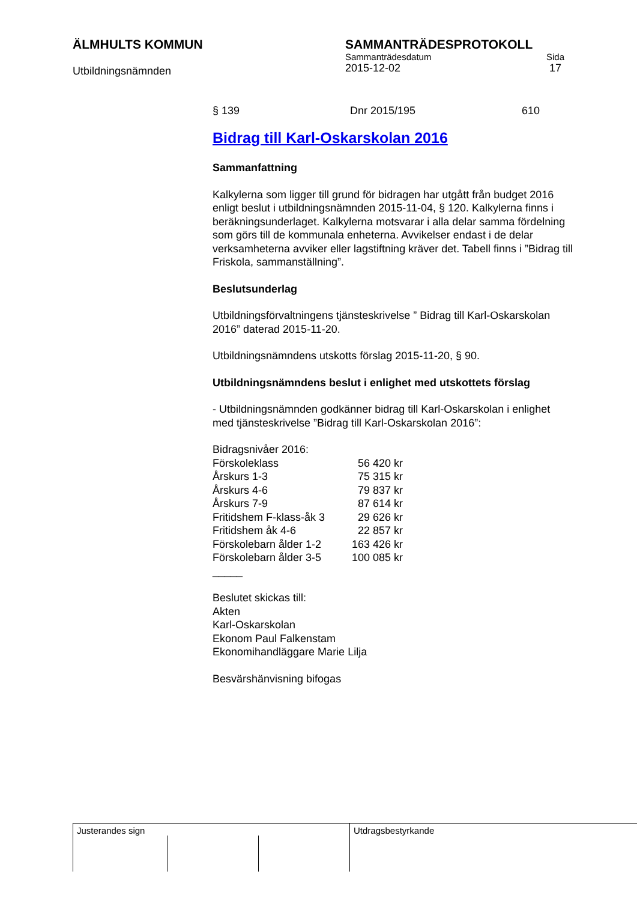ÄLMHULTS KOMMUN
Utbildningsnämnden
SAMMANTRÄDESPROTOKOLL
Sammanträdesdatum Sida
2015-12-02 17
§ 139 Dnr 2015/195 610
Bidrag till Karl-Oskarskolan 2016
Sammanfattning
Kalkylerna som ligger till grund för bidragen har utgått från budget 2016 enligt beslut i utbildningsnämnden 2015-11-04, § 120. Kalkylerna finns i beräkningsunderlaget. Kalkylerna motsvarar i alla delar samma fördelning som görs till de kommunala enheterna. Avvikelser endast i de delar verksamheterna avviker eller lagstiftning kräver det. Tabell finns i ”Bidrag till Friskola, sammanställning”.
Beslutsunderlag
Utbildningsförvaltningens tjänsteskrivelse ” Bidrag till Karl-Oskarskolan 2016” daterad 2015-11-20.
Utbildningsnämndens utskotts förslag 2015-11-20, § 90.
Utbildningsnämndens beslut i enlighet med utskottets förslag
- Utbildningsnämnden godkänner bidrag till Karl-Oskarskolan i enlighet med tjänsteskrivelse ”Bidrag till Karl-Oskarskolan 2016”:
Bidragsnivåer 2016:
| Förskoleklass | 56 420 kr |
| Årskurs 1-3 | 75 315 kr |
| Årskurs 4-6 | 79 837 kr |
| Årskurs 7-9 | 87 614 kr |
| Fritidshem F-klass-åk 3 | 29 626 kr |
| Fritidshem åk 4-6 | 22 857 kr |
| Förskolebarn ålder 1-2 | 163 426 kr |
| Förskolebarn ålder 3-5 | 100 085 kr |
_____
Beslutet skickas till:
Akten
Karl-Oskarskolan
Ekonom Paul Falkenstam
Ekonomihandläggare Marie Lilja
Besvärshänvisning bifogas
Justerandes sign Utdragsbestyrkande